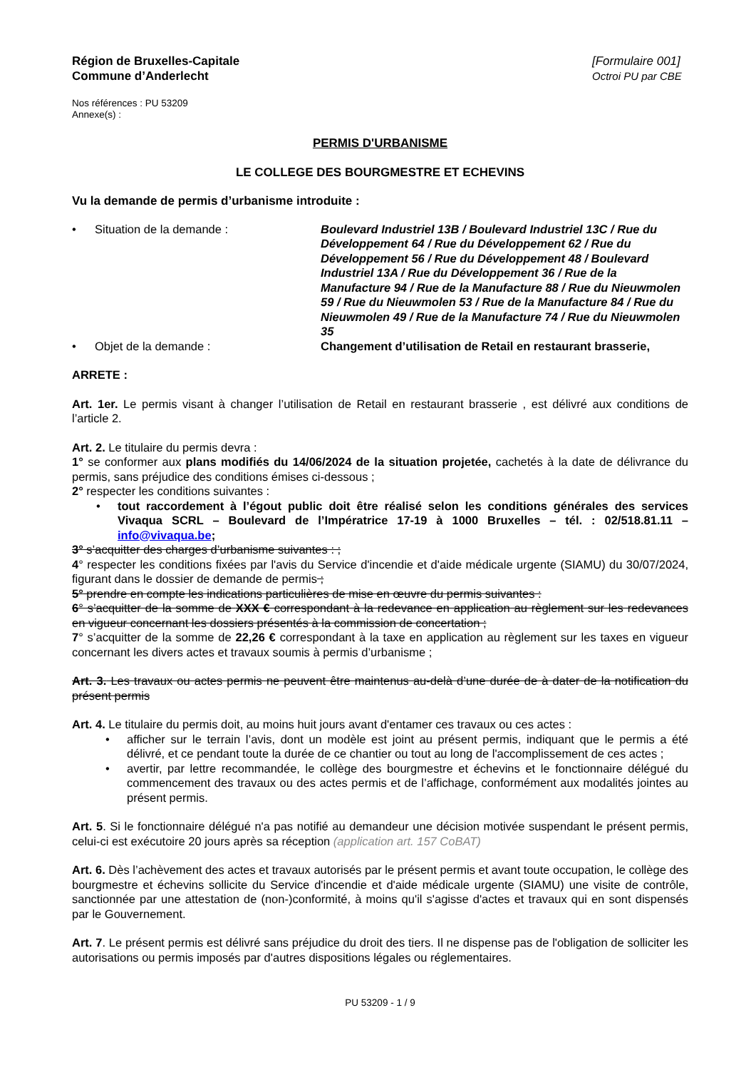Région de Bruxelles-Capitale
Commune d’Anderlecht
[Formulaire 001]
Octroi PU par CBE
Nos références : PU 53209
Annexe(s) :
PERMIS D'URBANISME
LE COLLEGE DES BOURGMESTRE ET ECHEVINS
Vu la demande de permis d’urbanisme introduite :
• Situation de la demande : Boulevard Industriel 13B / Boulevard Industriel 13C / Rue du Développement 64 / Rue du Développement 62 / Rue du Développement 56 / Rue du Développement 48 / Boulevard Industriel 13A / Rue du Développement 36 / Rue de la Manufacture 94 / Rue de la Manufacture 88 / Rue du Nieuwmolen 59 / Rue du Nieuwmolen 53 / Rue de la Manufacture 84 / Rue du Nieuwmolen 49 / Rue de la Manufacture 74 / Rue du Nieuwmolen 35
• Objet de la demande : Changement d’utilisation de Retail en restaurant brasserie,
ARRETE :
Art. 1er. Le permis visant à changer l’utilisation de Retail en restaurant brasserie , est délivré aux conditions de l’article 2.
Art. 2. Le titulaire du permis devra :
1° se conformer aux plans modifiés du 14/06/2024 de la situation projetée, cachetés à la date de délivrance du permis, sans préjudice des conditions émises ci-dessous ;
2° respecter les conditions suivantes :
• tout raccordement à l’égout public doit être réalisé selon les conditions générales des services Vivaqua SCRL – Boulevard de l’Impératrice 17-19 à 1000 Bruxelles – tél. : 02/518.81.11 – info@vivaqua.be;
3° s’acquitter des charges d’urbanisme suivantes : ;
4° respecter les conditions fixées par l'avis du Service d'incendie et d'aide médicale urgente (SIAMU) du 30/07/2024, figurant dans le dossier de demande de permis ;
5° prendre en compte les indications particulières de mise en œuvre du permis suivantes :
6° s’acquitter de la somme de XXX € correspondant à la redevance en application au règlement sur les redevances en vigueur concernant les dossiers présentés à la commission de concertation ;
7° s’acquitter de la somme de 22,26 € correspondant à la taxe en application au règlement sur les taxes en vigueur concernant les divers actes et travaux soumis à permis d’urbanisme ;
Art. 3. Les travaux ou actes permis ne peuvent être maintenus au-delà d’une durée de à dater de la notification du présent permis
Art. 4. Le titulaire du permis doit, au moins huit jours avant d'entamer ces travaux ou ces actes :
• afficher sur le terrain l’avis, dont un modèle est joint au présent permis, indiquant que le permis a été délivré, et ce pendant toute la durée de ce chantier ou tout au long de l'accomplissement de ces actes ;
• avertir, par lettre recommandée, le collège des bourgmestre et échevins et le fonctionnaire délégué du commencement des travaux ou des actes permis et de l’affichage, conformément aux modalités jointes au présent permis.
Art. 5. Si le fonctionnaire délégué n'a pas notifié au demandeur une décision motivée suspendant le présent permis, celui-ci est exécutoire 20 jours après sa réception (application art. 157 CoBAT)
Art. 6. Dès l’achèvement des actes et travaux autorisés par le présent permis et avant toute occupation, le collège des bourgmestre et échevins sollicite du Service d'incendie et d'aide médicale urgente (SIAMU) une visite de contrôle, sanctionnée par une attestation de (non-)conformité, à moins qu'il s'agisse d'actes et travaux qui en sont dispensés par le Gouvernement.
Art. 7. Le présent permis est délivré sans préjudice du droit des tiers. Il ne dispense pas de l'obligation de solliciter les autorisations ou permis imposés par d'autres dispositions légales ou réglementaires.
PU 53209 - 1 / 9